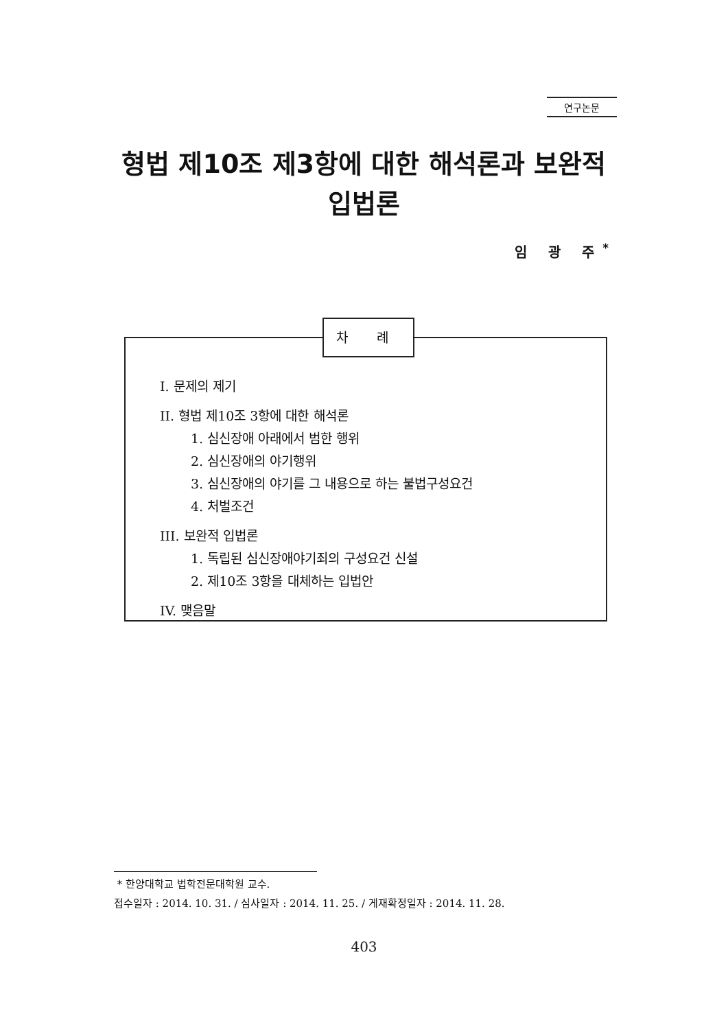연구논문
형법 제10조 제3항에 대한 해석론과 보완적
입법론
임 광 주<sup>*</sup>
I. 문제의 제기
II. 형법 제10조 3항에 대한 해석론
1. 심신장애 아래에서 범한 행위
2. 심신장애의 야기행위
3. 심신장애의 야기를 그 내용으로 하는 불법구성요건
4. 처벌조건
III. 보완적 입법론
1. 독립된 심신장애야기죄의 구성요건 신설
2. 제10조 3항을 대체하는 입법안
IV. 맺음말
차 례
* 한양대학교 법학전문대학원 교수.
접수일자 : 2014. 10. 31. / 심사일자 : 2014. 11. 25. / 게재확정일자 : 2014. 11. 28.
403